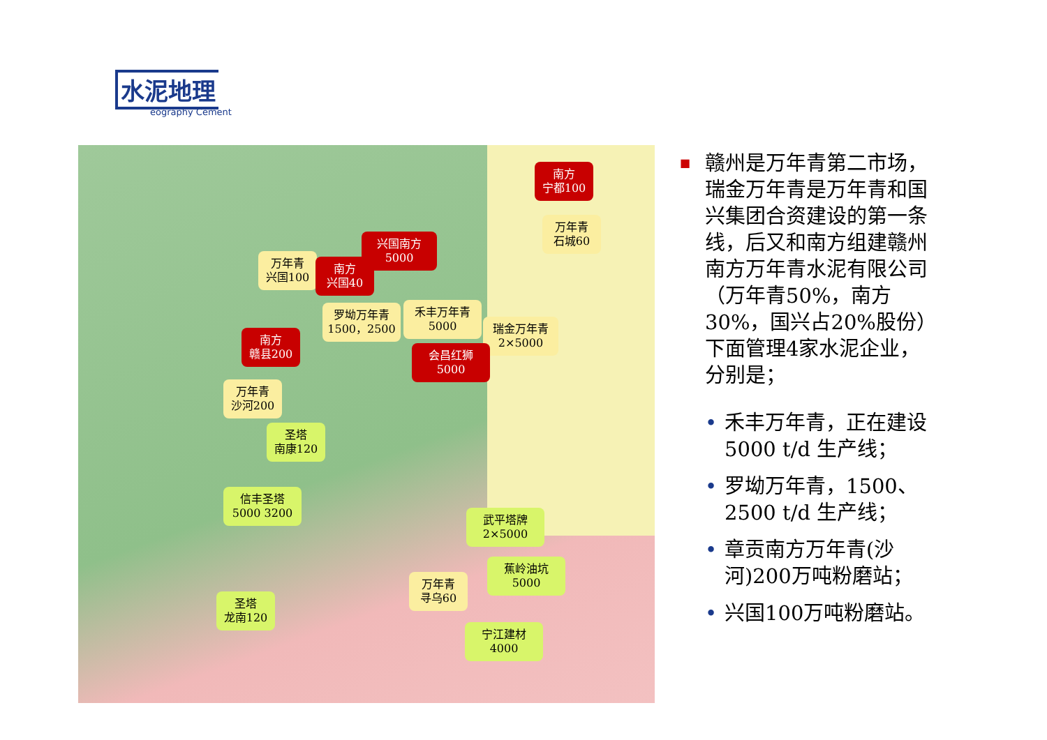水泥地理
eography Cement
南方
宁都100
万年青
石城60
兴国南方
5000
万年青
兴国100
南方
兴国40
罗坳万年青
1500，2500
禾丰万年青
5000
瑞金万年青
2×5000
南方
赣县200
会昌红狮
5000
万年青
沙河200
圣塔
南康120
信丰圣塔
5000 3200
武平塔牌
2×5000
蕉岭油坑
5000
万年青
寻乌60
圣塔
龙南120
宁江建材
4000
■ 赣州是万年青第二市场，瑞金万年青是万年青和国兴集团合资建设的第一条线，后又和南方组建赣州南方万年青水泥有限公司（万年青50%，南方30%，国兴占20%股份）下面管理4家水泥企业，分别是；
• 禾丰万年青，正在建设5000 t/d 生产线；
• 罗坳万年青，1500、2500 t/d 生产线；
• 章贡南方万年青(沙河)200万吨粉磨站；
• 兴国100万吨粉磨站。